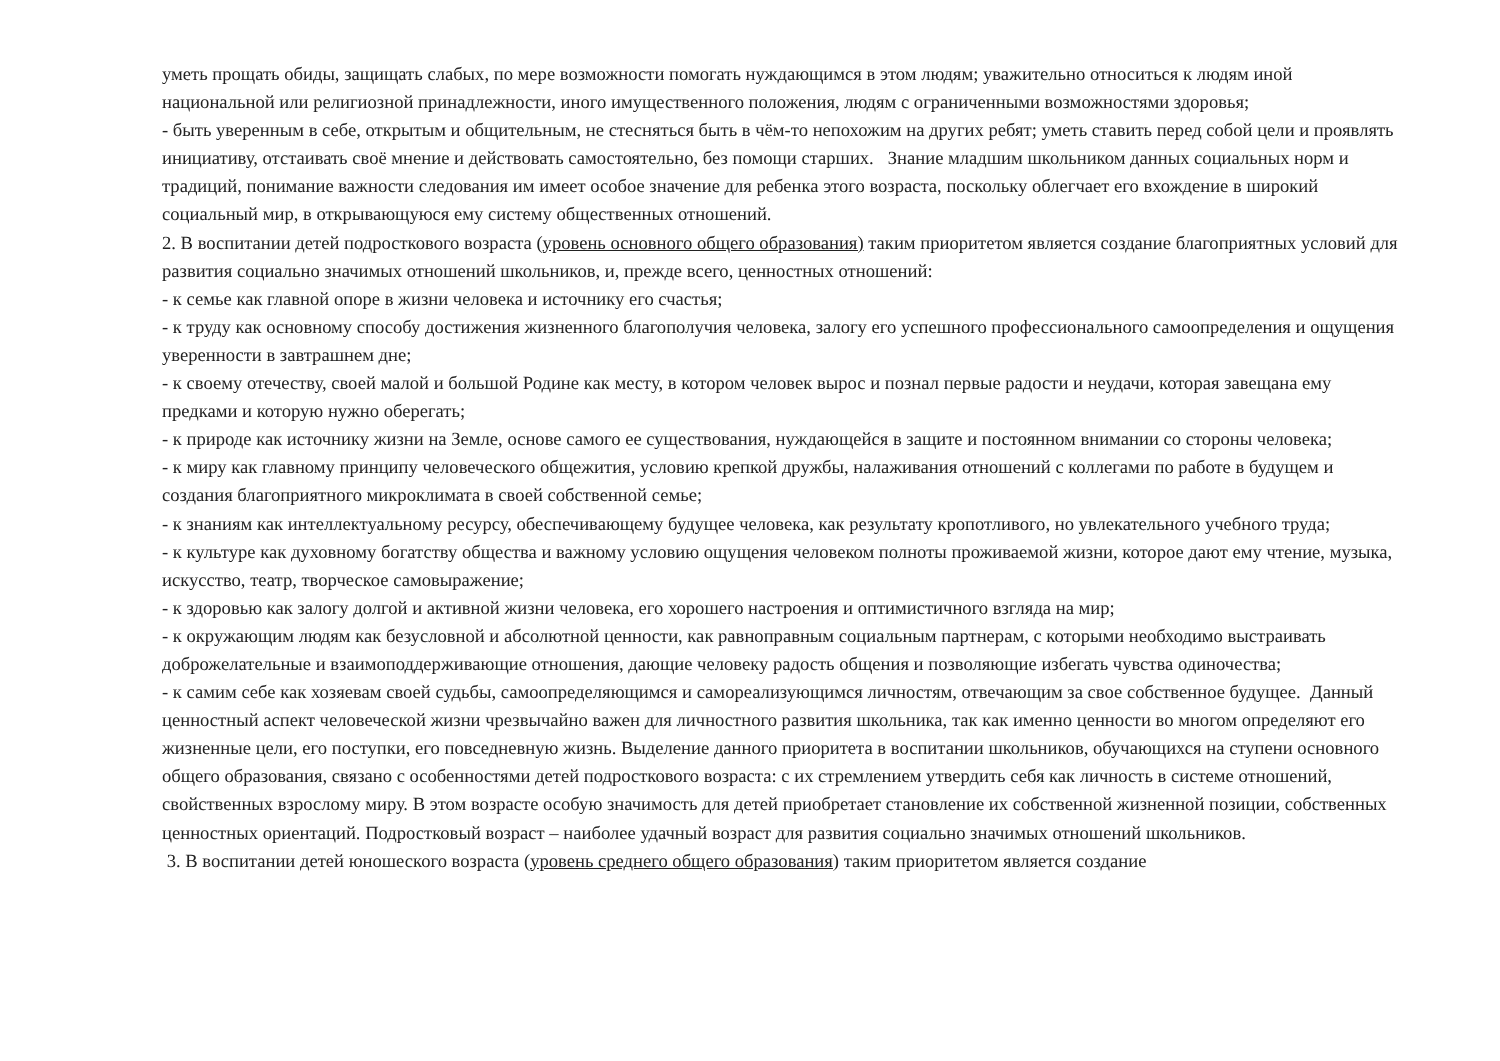уметь прощать обиды, защищать слабых, по мере возможности помогать нуждающимся в этом людям; уважительно относиться к людям иной национальной или религиозной принадлежности, иного имущественного положения, людям с ограниченными возможностями здоровья;
- быть уверенным в себе, открытым и общительным, не стесняться быть в чём-то непохожим на других ребят; уметь ставить перед собой цели и проявлять инициативу, отстаивать своё мнение и действовать самостоятельно, без помощи старших. Знание младшим школьником данных социальных норм и традиций, понимание важности следования им имеет особое значение для ребенка этого возраста, поскольку облегчает его вхождение в широкий социальный мир, в открывающуюся ему систему общественных отношений.
2. В воспитании детей подросткового возраста (уровень основного общего образования) таким приоритетом является создание благоприятных условий для развития социально значимых отношений школьников, и, прежде всего, ценностных отношений:
- к семье как главной опоре в жизни человека и источнику его счастья;
- к труду как основному способу достижения жизненного благополучия человека, залогу его успешного профессионального самоопределения и ощущения уверенности в завтрашнем дне;
- к своему отечеству, своей малой и большой Родине как месту, в котором человек вырос и познал первые радости и неудачи, которая завещана ему предками и которую нужно оберегать;
- к природе как источнику жизни на Земле, основе самого ее существования, нуждающейся в защите и постоянном внимании со стороны человека;
- к миру как главному принципу человеческого общежития, условию крепкой дружбы, налаживания отношений с коллегами по работе в будущем и создания благоприятного микроклимата в своей собственной семье;
- к знаниям как интеллектуальному ресурсу, обеспечивающему будущее человека, как результату кропотливого, но увлекательного учебного труда;
- к культуре как духовному богатству общества и важному условию ощущения человеком полноты проживаемой жизни, которое дают ему чтение, музыка, искусство, театр, творческое самовыражение;
- к здоровью как залогу долгой и активной жизни человека, его хорошего настроения и оптимистичного взгляда на мир;
- к окружающим людям как безусловной и абсолютной ценности, как равноправным социальным партнерам, с которыми необходимо выстраивать доброжелательные и взаимоподдерживающие отношения, дающие человеку радость общения и позволяющие избегать чувства одиночества;
- к самим себе как хозяевам своей судьбы, самоопределяющимся и самореализующимся личностям, отвечающим за свое собственное будущее. Данный ценностный аспект человеческой жизни чрезвычайно важен для личностного развития школьника, так как именно ценности во многом определяют его жизненные цели, его поступки, его повседневную жизнь. Выделение данного приоритета в воспитании школьников, обучающихся на ступени основного общего образования, связано с особенностями детей подросткового возраста: с их стремлением утвердить себя как личность в системе отношений, свойственных взрослому миру. В этом возрасте особую значимость для детей приобретает становление их собственной жизненной позиции, собственных ценностных ориентаций. Подростковый возраст – наиболее удачный возраст для развития социально значимых отношений школьников.
3. В воспитании детей юношеского возраста (уровень среднего общего образования) таким приоритетом является создание